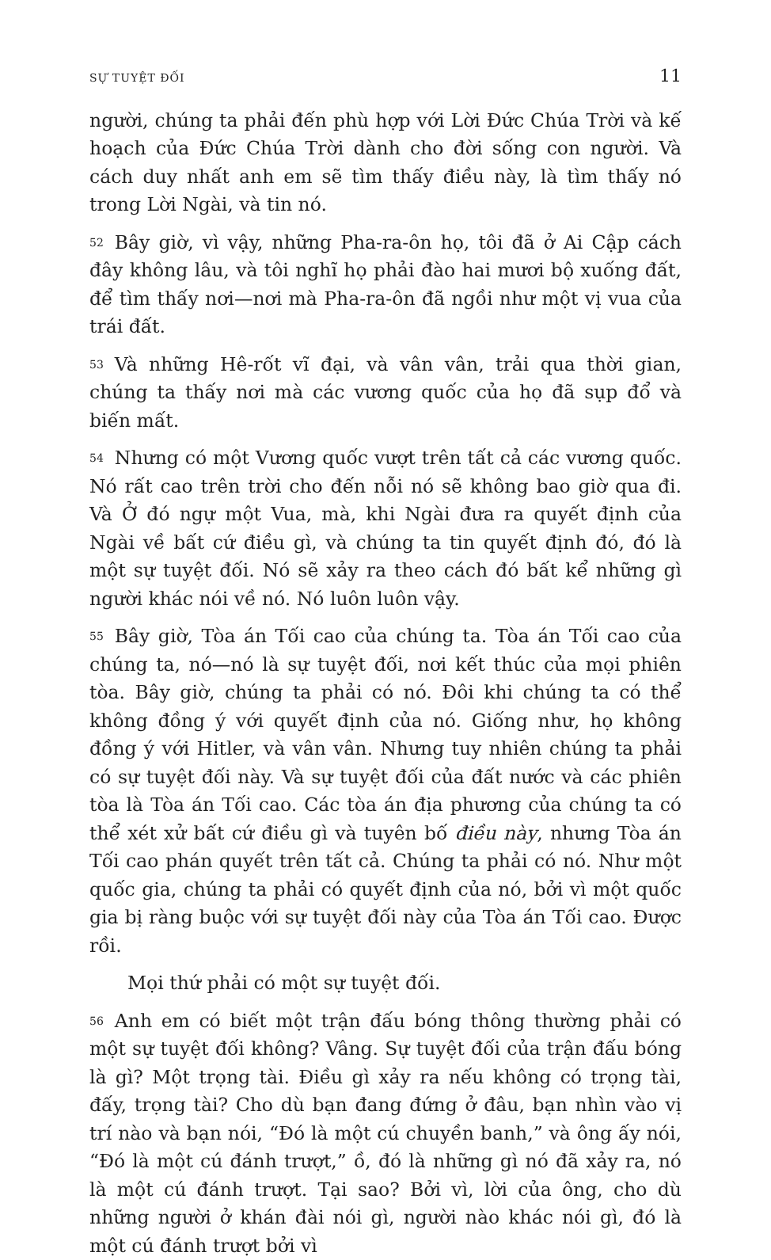SỰ TUYỆT ĐỐI 11
người, chúng ta phải đến phù hợp với Lời Đức Chúa Trời và kế hoạch của Đức Chúa Trời dành cho đời sống con người. Và cách duy nhất anh em sẽ tìm thấy điều này, là tìm thấy nó trong Lời Ngài, và tin nó.
52 Bây giờ, vì vậy, những Pha-ra-ôn họ, tôi đã ở Ai Cập cách đây không lâu, và tôi nghĩ họ phải đào hai mươi bộ xuống đất, để tìm thấy nơi—nơi mà Pha-ra-ôn đã ngồi như một vị vua của trái đất.
53 Và những Hê-rốt vĩ đại, và vân vân, trải qua thời gian, chúng ta thấy nơi mà các vương quốc của họ đã sụp đổ và biến mất.
54 Nhưng có một Vương quốc vượt trên tất cả các vương quốc. Nó rất cao trên trời cho đến nỗi nó sẽ không bao giờ qua đi. Và Ở đó ngự một Vua, mà, khi Ngài đưa ra quyết định của Ngài về bất cứ điều gì, và chúng ta tin quyết định đó, đó là một sự tuyệt đối. Nó sẽ xảy ra theo cách đó bất kể những gì người khác nói về nó. Nó luôn luôn vậy.
55 Bây giờ, Tòa án Tối cao của chúng ta. Tòa án Tối cao của chúng ta, nó—nó là sự tuyệt đối, nơi kết thúc của mọi phiên tòa. Bây giờ, chúng ta phải có nó. Đôi khi chúng ta có thể không đồng ý với quyết định của nó. Giống như, họ không đồng ý với Hitler, và vân vân. Nhưng tuy nhiên chúng ta phải có sự tuyệt đối này. Và sự tuyệt đối của đất nước và các phiên tòa là Tòa án Tối cao. Các tòa án địa phương của chúng ta có thể xét xử bất cứ điều gì và tuyên bố điều này, nhưng Tòa án Tối cao phán quyết trên tất cả. Chúng ta phải có nó. Như một quốc gia, chúng ta phải có quyết định của nó, bởi vì một quốc gia bị ràng buộc với sự tuyệt đối này của Tòa án Tối cao. Được rồi.
Mọi thứ phải có một sự tuyệt đối.
56 Anh em có biết một trận đấu bóng thông thường phải có một sự tuyệt đối không? Vâng. Sự tuyệt đối của trận đấu bóng là gì? Một trọng tài. Điều gì xảy ra nếu không có trọng tài, đấy, trọng tài? Cho dù bạn đang đứng ở đâu, bạn nhìn vào vị trí nào và bạn nói, “Đó là một cú chuyền banh,” và ông ấy nói, “Đó là một cú đánh trượt,” ồ, đó là những gì nó đã xảy ra, nó là một cú đánh trượt. Tại sao? Bởi vì, lời của ông, cho dù những người ở khán đài nói gì, người nào khác nói gì, đó là một cú đánh trượt bởi vì